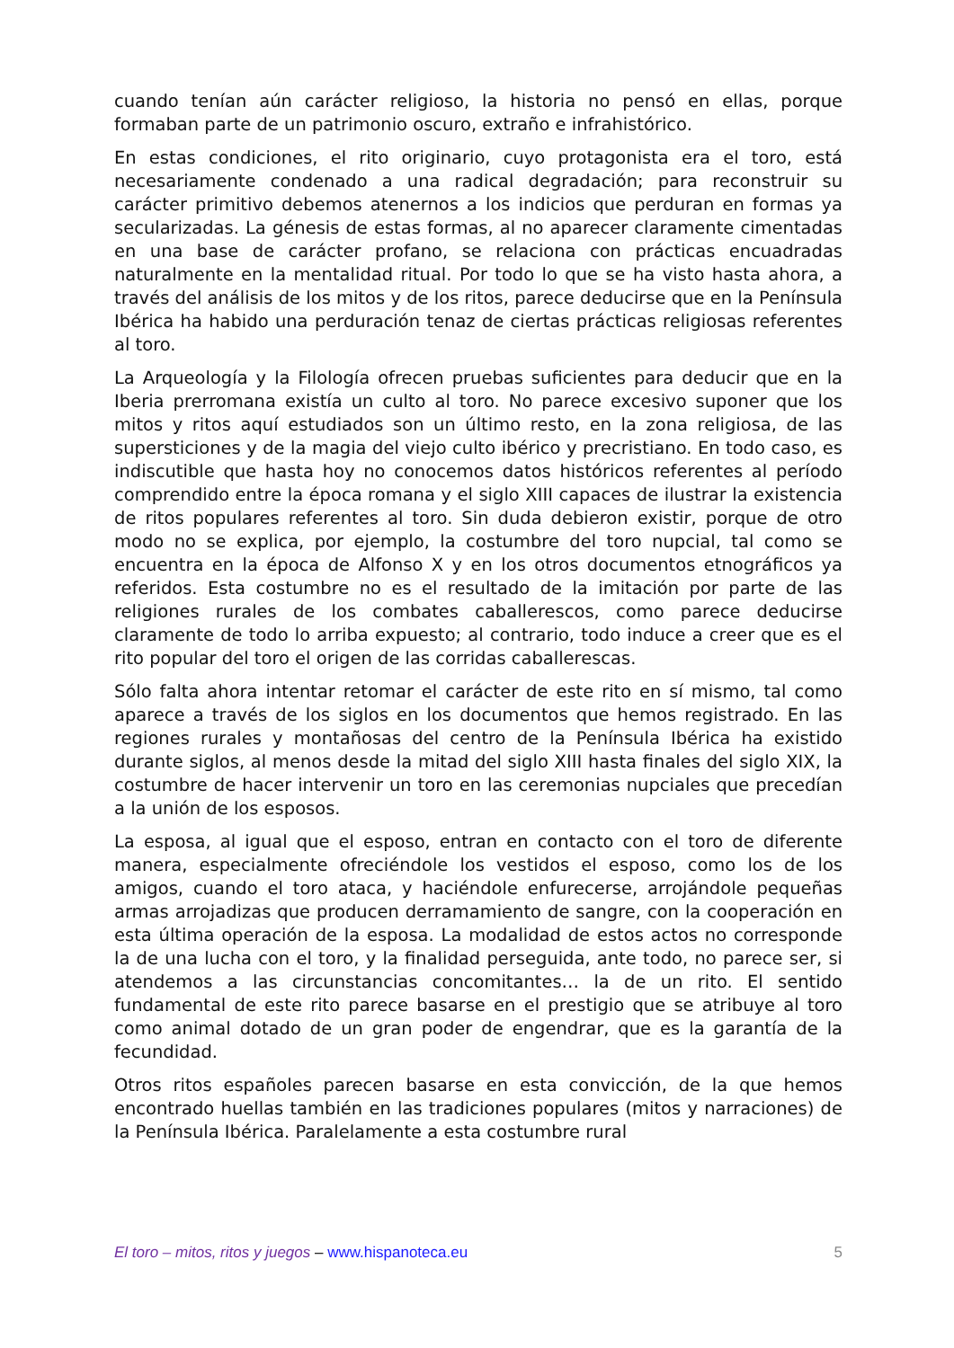cuando tenían aún carácter religioso, la historia no pensó en ellas, porque formaban parte de un patrimonio oscuro, extraño e infrahistórico.
En estas condiciones, el rito originario, cuyo protagonista era el toro, está necesariamente condenado a una radical degradación; para reconstruir su carácter primitivo debemos atenernos a los indicios que perduran en formas ya secularizadas. La génesis de estas formas, al no aparecer claramente cimentadas en una base de carácter profano, se relaciona con prácticas encuadradas naturalmente en la mentalidad ritual. Por todo lo que se ha visto hasta ahora, a través del análisis de los mitos y de los ritos, parece deducirse que en la Península Ibérica ha habido una perduración tenaz de ciertas prácticas religiosas referentes al toro.
La Arqueología y la Filología ofrecen pruebas suficientes para deducir que en la Iberia prerromana existía un culto al toro. No parece excesivo suponer que los mitos y ritos aquí estudiados son un último resto, en la zona religiosa, de las supersticiones y de la magia del viejo culto ibérico y precristiano. En todo caso, es indiscutible que hasta hoy no conocemos datos históricos referentes al período comprendido entre la época romana y el siglo XIII capaces de ilustrar la existencia de ritos populares referentes al toro. Sin duda debieron existir, porque de otro modo no se explica, por ejemplo, la costumbre del toro nupcial, tal como se encuentra en la época de Alfonso X y en los otros documentos etnográficos ya referidos. Esta costumbre no es el resultado de la imitación por parte de las religiones rurales de los combates caballerescos, como parece deducirse claramente de todo lo arriba expuesto; al contrario, todo induce a creer que es el rito popular del toro el origen de las corridas caballerescas.
Sólo falta ahora intentar retomar el carácter de este rito en sí mismo, tal como aparece a través de los siglos en los documentos que hemos registrado. En las regiones rurales y montañosas del centro de la Península Ibérica ha existido durante siglos, al menos desde la mitad del siglo XIII hasta finales del siglo XIX, la costumbre de hacer intervenir un toro en las ceremonias nupciales que precedían a la unión de los esposos.
La esposa, al igual que el esposo, entran en contacto con el toro de diferente manera, especialmente ofreciéndole los vestidos el esposo, como los de los amigos, cuando el toro ataca, y haciéndole enfurecerse, arrojándole pequeñas armas arrojadizas que producen derramamiento de sangre, con la cooperación en esta última operación de la esposa. La modalidad de estos actos no corresponde la de una lucha con el toro, y la finalidad perseguida, ante todo, no parece ser, si atendemos a las circunstancias concomitantes… la de un rito. El sentido fundamental de este rito parece basarse en el prestigio que se atribuye al toro como animal dotado de un gran poder de engendrar, que es la garantía de la fecundidad.
Otros ritos españoles parecen basarse en esta convicción, de la que hemos encontrado huellas también en las tradiciones populares (mitos y narraciones) de la Península Ibérica. Paralelamente a esta costumbre rural
El toro – mitos, ritos y juegos – www.hispanoteca.eu
5